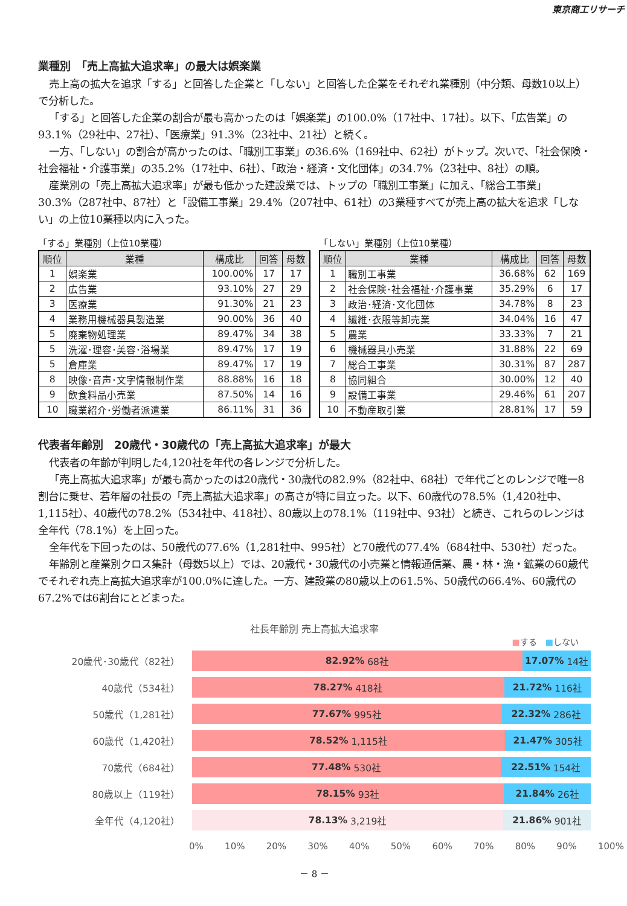東京商工リサーチ
業種別　「売上高拡大追求率」の最大は娯楽業
売上高の拡大を追求「する」と回答した企業と「しない」と回答した企業をそれぞれ業種別（中分類、母数10以上）で分析した。
「する」と回答した企業の割合が最も高かったのは「娯楽業」の100.0%（17社中、17社）。以下、「広告業」の93.1%（29社中、27社）、「医療業」91.3%（23社中、21社）と続く。
一方、「しない」の割合が高かったのは、「職別工事業」の36.6%（169社中、62社）がトップ。次いで、「社会保険・社会福祉・介護事業」の35.2%（17社中、6社）、「政治・経済・文化団体」の34.7%（23社中、8社）の順。
産業別の「売上高拡大追求率」が最も低かった建設業では、トップの「職別工事業」に加え、「総合工事業」30.3%（287社中、87社）と「設備工事業」29.4%（207社中、61社）の3業種すべてが売上高の拡大を追求「しない」の上位10業種以内に入った。
「する」業種別（上位10業種）
| 順位 | 業種 | 構成比 | 回答 | 母数 |
| --- | --- | --- | --- | --- |
| 1 | 娯楽業 | 100.00% | 17 | 17 |
| 2 | 広告業 | 93.10% | 27 | 29 |
| 3 | 医療業 | 91.30% | 21 | 23 |
| 4 | 業務用機械器具製造業 | 90.00% | 36 | 40 |
| 5 | 廃棄物処理業 | 89.47% | 34 | 38 |
| 5 | 洗濯･理容･美容･浴場業 | 89.47% | 17 | 19 |
| 5 | 倉庫業 | 89.47% | 17 | 19 |
| 8 | 映像･音声･文字情報制作業 | 88.88% | 16 | 18 |
| 9 | 飲食料品小売業 | 87.50% | 14 | 16 |
| 10 | 職業紹介･労働者派遣業 | 86.11% | 31 | 36 |
「しない」業種別（上位10業種）
| 順位 | 業種 | 構成比 | 回答 | 母数 |
| --- | --- | --- | --- | --- |
| 1 | 職別工事業 | 36.68% | 62 | 169 |
| 2 | 社会保険･社会福祉･介護事業 | 35.29% | 6 | 17 |
| 3 | 政治･経済･文化団体 | 34.78% | 8 | 23 |
| 4 | 繊維･衣服等卸売業 | 34.04% | 16 | 47 |
| 5 | 農業 | 33.33% | 7 | 21 |
| 6 | 機械器具小売業 | 31.88% | 22 | 69 |
| 7 | 総合工事業 | 30.31% | 87 | 287 |
| 8 | 協同組合 | 30.00% | 12 | 40 |
| 9 | 設備工事業 | 29.46% | 61 | 207 |
| 10 | 不動産取引業 | 28.81% | 17 | 59 |
代表者年齢別　20歳代・30歳代の「売上高拡大追求率」が最大
代表者の年齢が判明した4,120社を年代の各レンジで分析した。
「売上高拡大追求率」が最も高かったのは20歳代・30歳代の82.9%（82社中、68社）で年代ごとのレンジで唯一8割台に乗せ、若年層の社長の「売上高拡大追求率」の高さが特に目立った。以下、60歳代の78.5%（1,420社中、1,115社）、40歳代の78.2%（534社中、418社）、80歳以上の78.1%（119社中、93社）と続き、これらのレンジは全年代（78.1%）を上回った。
全年代を下回ったのは、50歳代の77.6%（1,281社中、995社）と70歳代の77.4%（684社中、530社）だった。
年齢別と産業別クロス集計（母数5以上）では、20歳代・30歳代の小売業と情報通信業、農・林・漁・鉱業の60歳代でそれぞれ売上高拡大追求率が100.0%に達した。一方、建設業の80歳以上の61.5%、50歳代の66.4%、60歳代の67.2%では6割台にとどまった。
社長年齢別 売上高拡大追求率
■する　■しない
20歳代･30歳代（82社）
82.92% 68社 17.07% 14社
40歳代（534社）
78.27% 418社 21.72% 116社
50歳代（1,281社）
77.67% 995社 22.32% 286社
60歳代（1,420社）
78.52% 1,115社 21.47% 305社
70歳代（684社）
77.48% 530社 22.51% 154社
80歳以上（119社）
78.15% 93社 21.84% 26社
全年代（4,120社）
78.13% 3,219社 21.86% 901社
0% 10% 20% 30% 40% 50% 60% 70% 80% 90% 100%
－ 8 －